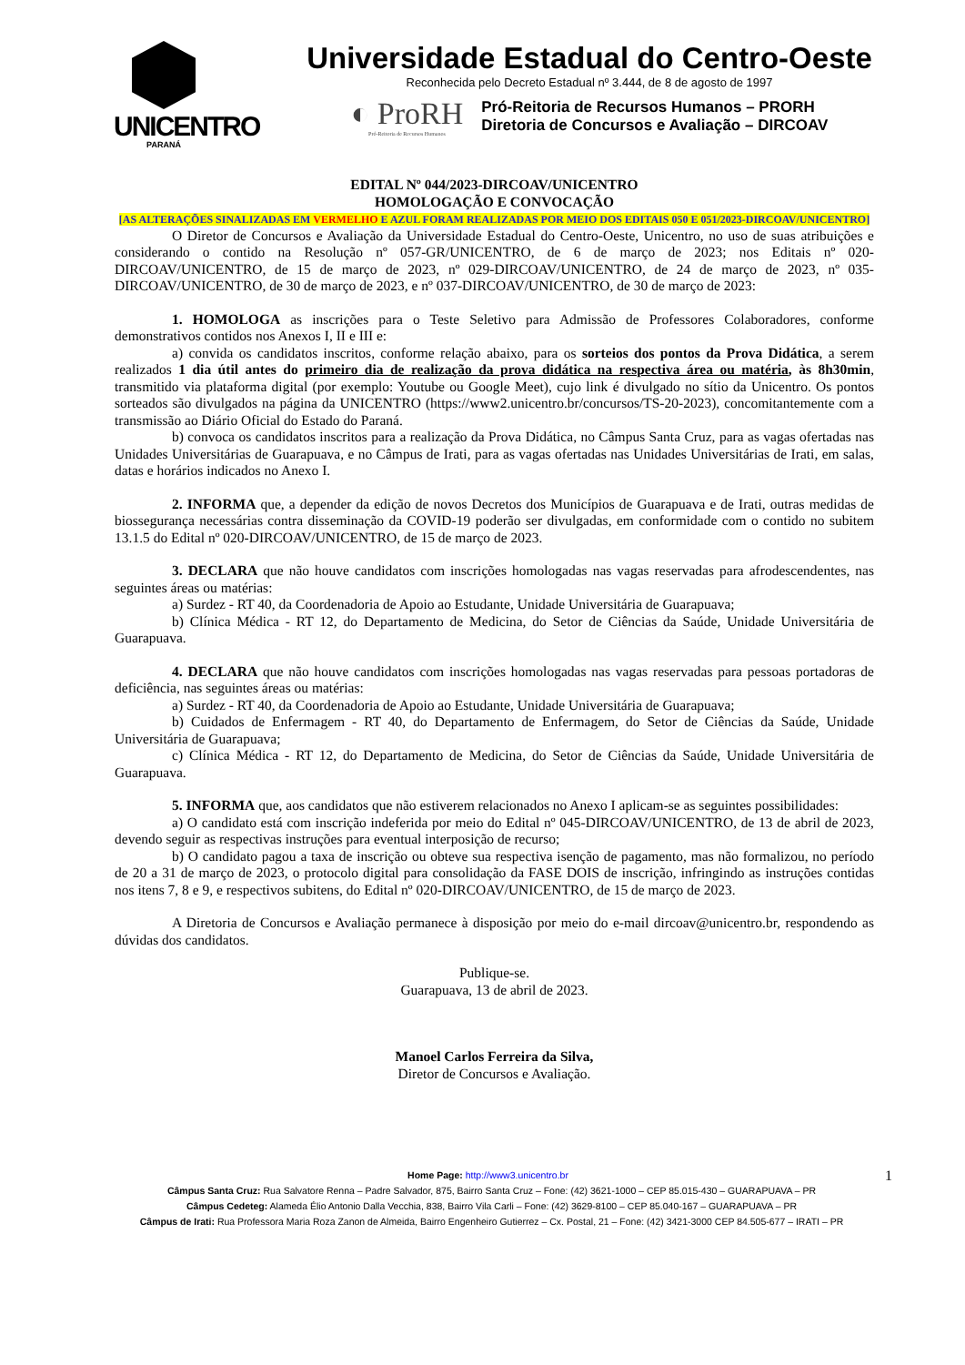UNICENTRO
PARANÁ
Universidade Estadual do Centro-Oeste
Reconhecida pelo Decreto Estadual nº 3.444, de 8 de agosto de 1997
◐ ProRH
Pró-Reitoria de Recursos Humanos
Pró-Reitoria de Recursos Humanos – PRORH
Diretoria de Concursos e Avaliação – DIRCOAV
EDITAL Nº 044/2023-DIRCOAV/UNICENTRO
HOMOLOGAÇÃO E CONVOCAÇÃO
[AS ALTERAÇÕES SINALIZADAS EM VERMELHO E AZUL FORAM REALIZADAS POR MEIO DOS EDITAIS 050 E 051/2023-DIRCOAV/UNICENTRO]
O Diretor de Concursos e Avaliação da Universidade Estadual do Centro-Oeste, Unicentro, no uso de suas atribuições e considerando o contido na Resolução nº 057-GR/UNICENTRO, de 6 de março de 2023; nos Editais nº 020-DIRCOAV/UNICENTRO, de 15 de março de 2023, nº 029-DIRCOAV/UNICENTRO, de 24 de março de 2023, nº 035-DIRCOAV/UNICENTRO, de 30 de março de 2023, e nº 037-DIRCOAV/UNICENTRO, de 30 de março de 2023:
1. HOMOLOGA as inscrições para o Teste Seletivo para Admissão de Professores Colaboradores, conforme demonstrativos contidos nos Anexos I, II e III e:
a) convida os candidatos inscritos, conforme relação abaixo, para os sorteios dos pontos da Prova Didática, a serem realizados 1 dia útil antes do primeiro dia de realização da prova didática na respectiva área ou matéria, às 8h30min, transmitido via plataforma digital (por exemplo: Youtube ou Google Meet), cujo link é divulgado no sítio da Unicentro. Os pontos sorteados são divulgados na página da UNICENTRO (https://www2.unicentro.br/concursos/TS-20-2023), concomitantemente com a transmissão ao Diário Oficial do Estado do Paraná.
b) convoca os candidatos inscritos para a realização da Prova Didática, no Câmpus Santa Cruz, para as vagas ofertadas nas Unidades Universitárias de Guarapuava, e no Câmpus de Irati, para as vagas ofertadas nas Unidades Universitárias de Irati, em salas, datas e horários indicados no Anexo I.
2. INFORMA que, a depender da edição de novos Decretos dos Municípios de Guarapuava e de Irati, outras medidas de biossegurança necessárias contra disseminação da COVID-19 poderão ser divulgadas, em conformidade com o contido no subitem 13.1.5 do Edital nº 020-DIRCOAV/UNICENTRO, de 15 de março de 2023.
3. DECLARA que não houve candidatos com inscrições homologadas nas vagas reservadas para afrodescendentes, nas seguintes áreas ou matérias:
a) Surdez - RT 40, da Coordenadoria de Apoio ao Estudante, Unidade Universitária de Guarapuava;
b) Clínica Médica - RT 12, do Departamento de Medicina, do Setor de Ciências da Saúde, Unidade Universitária de Guarapuava.
4. DECLARA que não houve candidatos com inscrições homologadas nas vagas reservadas para pessoas portadoras de deficiência, nas seguintes áreas ou matérias:
a) Surdez - RT 40, da Coordenadoria de Apoio ao Estudante, Unidade Universitária de Guarapuava;
b) Cuidados de Enfermagem - RT 40, do Departamento de Enfermagem, do Setor de Ciências da Saúde, Unidade Universitária de Guarapuava;
c) Clínica Médica - RT 12, do Departamento de Medicina, do Setor de Ciências da Saúde, Unidade Universitária de Guarapuava.
5. INFORMA que, aos candidatos que não estiverem relacionados no Anexo I aplicam-se as seguintes possibilidades:
a) O candidato está com inscrição indeferida por meio do Edital nº 045-DIRCOAV/UNICENTRO, de 13 de abril de 2023, devendo seguir as respectivas instruções para eventual interposição de recurso;
b) O candidato pagou a taxa de inscrição ou obteve sua respectiva isenção de pagamento, mas não formalizou, no período de 20 a 31 de março de 2023, o protocolo digital para consolidação da FASE DOIS de inscrição, infringindo as instruções contidas nos itens 7, 8 e 9, e respectivos subitens, do Edital nº 020-DIRCOAV/UNICENTRO, de 15 de março de 2023.
A Diretoria de Concursos e Avaliação permanece à disposição por meio do e-mail dircoav@unicentro.br, respondendo as dúvidas dos candidatos.
Publique-se.
Guarapuava, 13 de abril de 2023.
Manoel Carlos Ferreira da Silva,
Diretor de Concursos e Avaliação.
Home Page: http://www3.unicentro.br 1
Câmpus Santa Cruz: Rua Salvatore Renna – Padre Salvador, 875, Bairro Santa Cruz – Fone: (42) 3621-1000 – CEP 85.015-430 – GUARAPUAVA – PR
Câmpus Cedeteg: Alameda Élio Antonio Dalla Vecchia, 838, Bairro Vila Carli – Fone: (42) 3629-8100 – CEP 85.040-167 – GUARAPUAVA – PR
Câmpus de Irati: Rua Professora Maria Roza Zanon de Almeida, Bairro Engenheiro Gutierrez – Cx. Postal, 21 – Fone: (42) 3421-3000 CEP 84.505-677 – IRATI – PR